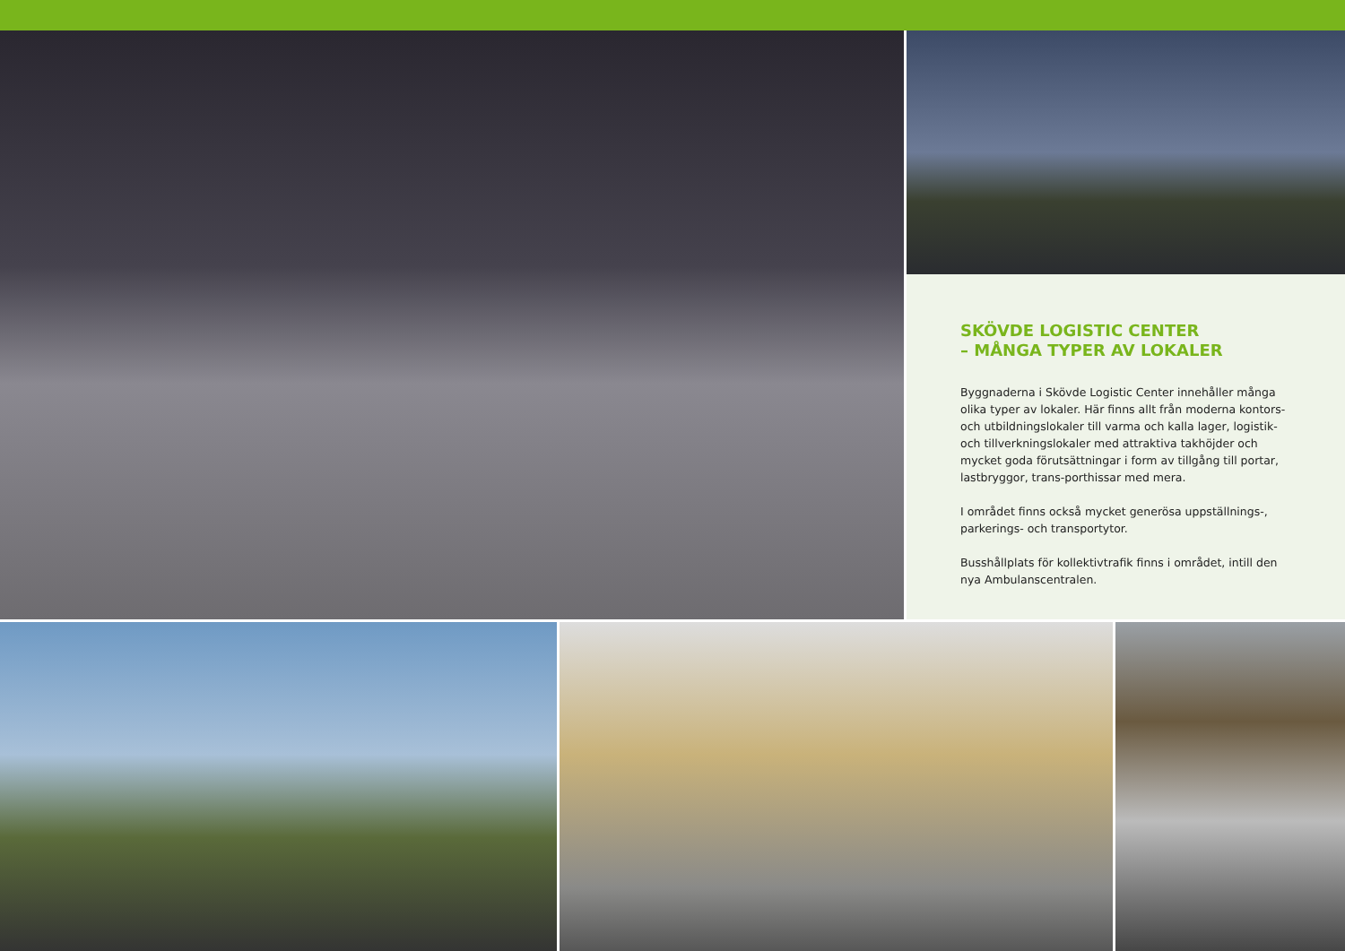SKÖVDE LOGISTIC CENTER
– MÅNGA TYPER AV LOKALER
Byggnaderna i Skövde Logistic Center innehåller många olika typer av lokaler. Här finns allt från moderna kontors- och utbildningslokaler till varma och kalla lager, logistik- och tillverkningslokaler med attraktiva takhöjder och mycket goda förutsättningar i form av tillgång till portar, lastbryggor, trans-porthissar med mera.
I området finns också mycket generösa uppställnings-, parkerings- och transportytor.
Busshållplats för kollektivtrafik finns i området, intill den nya Ambulanscentralen.